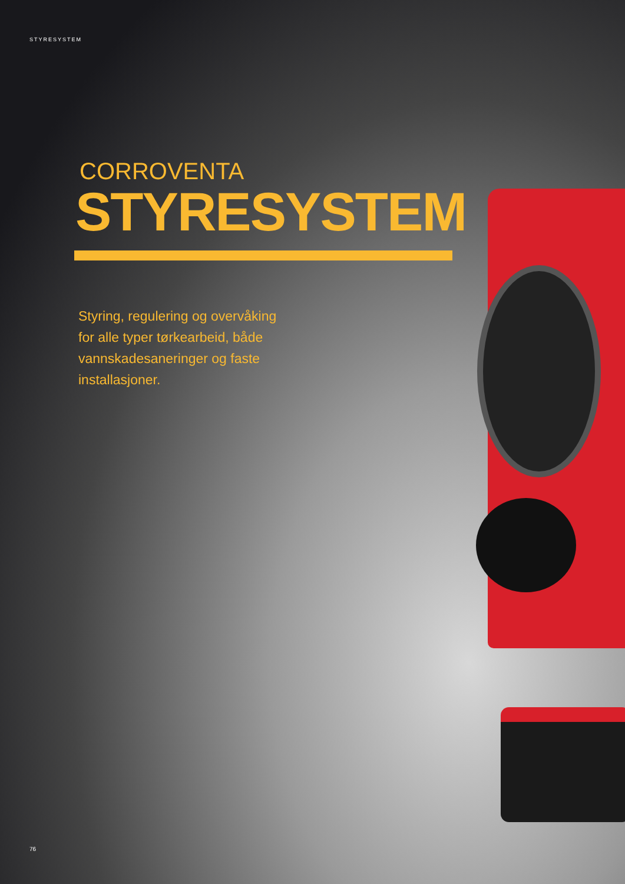STYRESYSTEM
CORROVENTA
STYRESYSTEM
Styring, regulering og overvåking for alle typer tørkearbeid, både vannskadesaneringer og faste installasjoner.
76